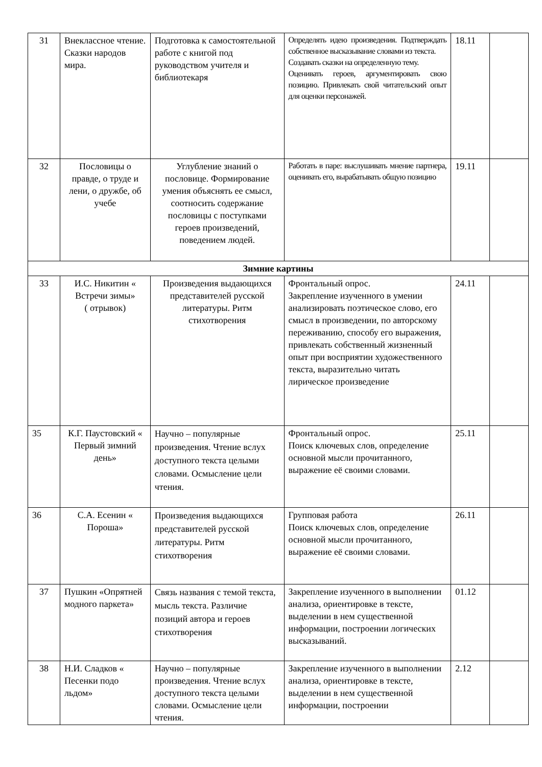| 31 | Внеклассное чтение. Сказки народов мира. | Подготовка к самостоятельной работе с книгой под руководством учителя и библиотекаря | Определять идею произведения. Подтверждать собственное высказывание словами из текста. Создавать сказки на определенную тему. Оценивать героев, аргументировать свою позицию. Привлекать свой читательский опыт для оценки персонажей. | 18.11 | |
| 32 | Пословицы о правде, о труде и лени, о дружбе, об учебе | Углубление знаний о пословице. Формирование умения объяснять ее смысл, соотносить содержание пословицы с поступками героев произведений, поведением людей. | Работать в паре: выслушивать мнение партнера, оценивать его, вырабатывать общую позицию | 19.11 | |
| Зимние картины | | | | | |
| 33 | И.С. Никитин « Встречи зимы» ( отрывок) | Произведения выдающихся представителей русской литературы. Ритм стихотворения | Фронтальный опрос. Закрепление изученного в умении анализировать поэтическое слово, его смысл в произведении, по авторскому переживанию, способу его выражения, привлекать собственный жизненный опыт при восприятии художественного текста, выразительно читать лирическое произведение | 24.11 | |
| 35 | К.Г. Паустовский « Первый зимний день» | Научно – популярные произведения. Чтение вслух доступного текста целыми словами. Осмысление цели чтения. | Фронтальный опрос. Поиск ключевых слов, определение основной мысли прочитанного, выражение её своими словами. | 25.11 | |
| 36 | С.А. Есенин « Пороша» | Произведения выдающихся представителей русской литературы. Ритм стихотворения | Групповая работа Поиск ключевых слов, определение основной мысли прочитанного, выражение её своими словами. | 26.11 | |
| 37 | Пушкин «Опрятней модного паркета» | Связь названия с темой текста, мысль текста. Различие позиций автора и героев стихотворения | Закрепление изученного в выполнении анализа, ориентировке в тексте, выделении в нем существенной информации, построении логических высказываний. | 01.12 | |
| 38 | Н.И. Сладков « Песенки подо льдом» | Научно – популярные произведения. Чтение вслух доступного текста целыми словами. Осмысление цели чтения. | Закрепление изученного в выполнении анализа, ориентировке в тексте, выделении в нем существенной информации, построении | 2.12 | |